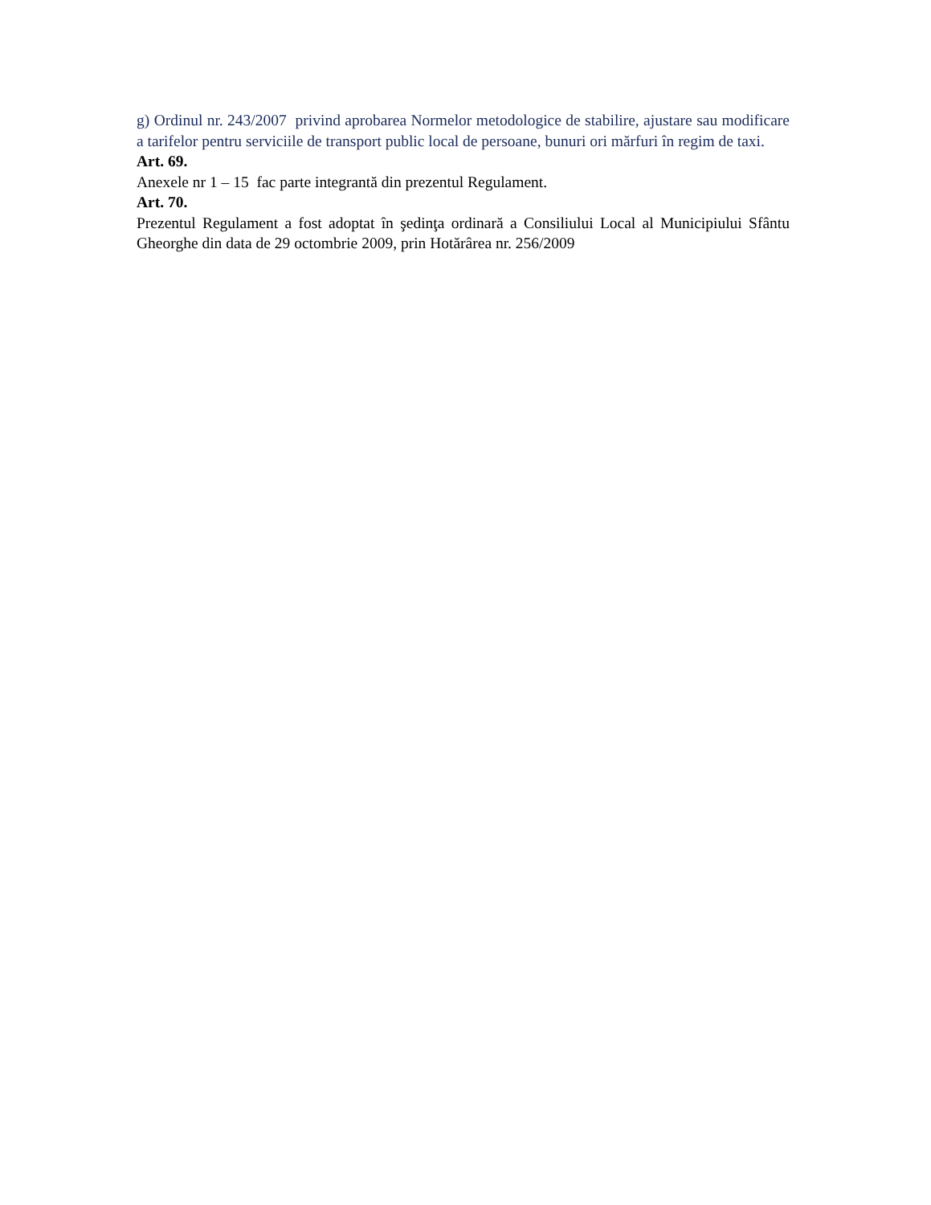g) Ordinul nr. 243/2007 privind aprobarea Normelor metodologice de stabilire, ajustare sau modificare a tarifelor pentru serviciile de transport public local de persoane, bunuri ori mărfuri în regim de taxi.
Art. 69.
Anexele nr 1 – 15 fac parte integrantă din prezentul Regulament.
Art. 70.
Prezentul Regulament a fost adoptat în şedinţa ordinară a Consiliului Local al Municipiului Sfântu Gheorghe din data de 29 octombrie 2009, prin Hotărârea nr. 256/2009